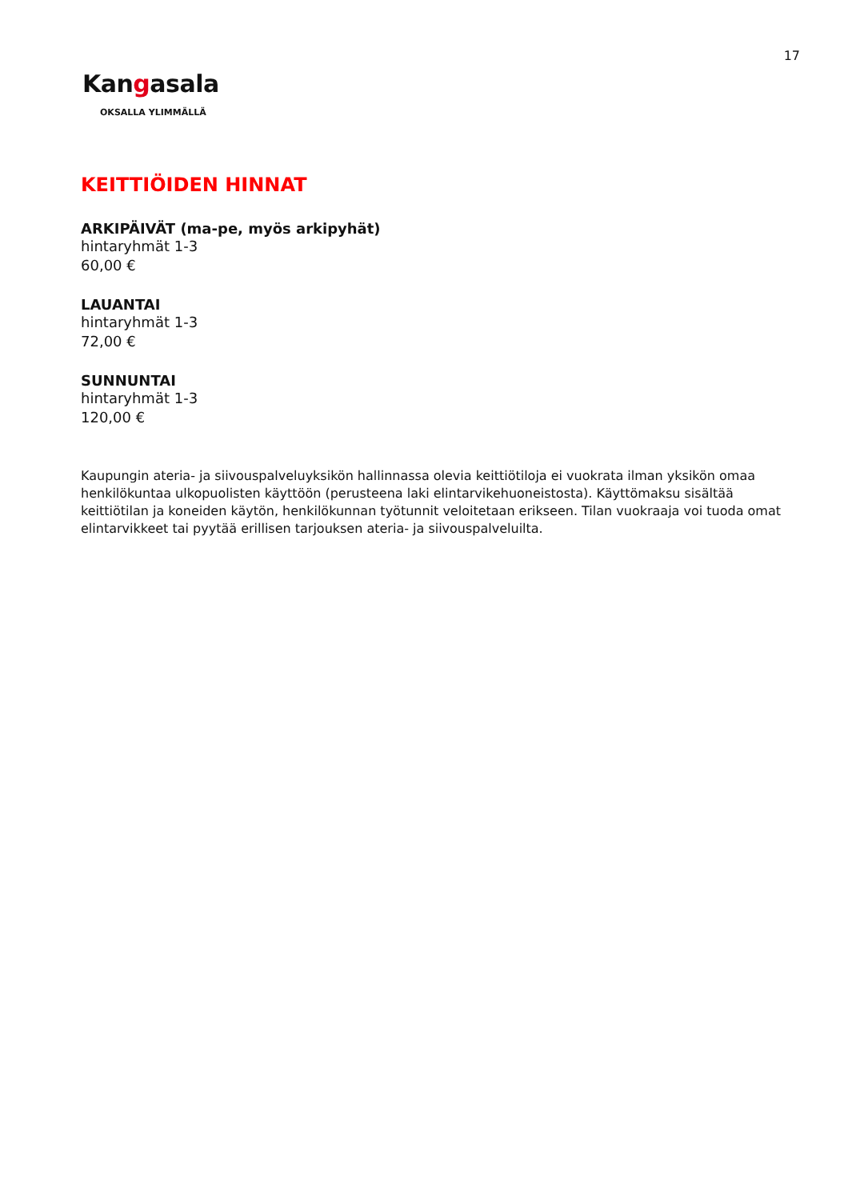17
Kangasala
OKSALLA YLIMMÄLLÄ
KEITTIÖIDEN HINNAT
ARKIPÄIVÄT (ma-pe, myös arkipyhät)
hintaryhmät 1-3
60,00 €
LAUANTAI
hintaryhmät 1-3
72,00 €
SUNNUNTAI
hintaryhmät 1-3
120,00 €
Kaupungin ateria- ja siivouspalveluyksikön hallinnassa olevia keittiötiloja ei vuokrata ilman yksikön omaa henkilökuntaa ulkopuolisten käyttöön (perusteena laki elintarvikehuoneistosta). Käyttömaksu sisältää keittiötilan ja koneiden käytön, henkilökunnan työtunnit veloitetaan erikseen. Tilan vuokraaja voi tuoda omat elintarvikkeet tai pyytää erillisen tarjouksen ateria- ja siivouspalveluilta.